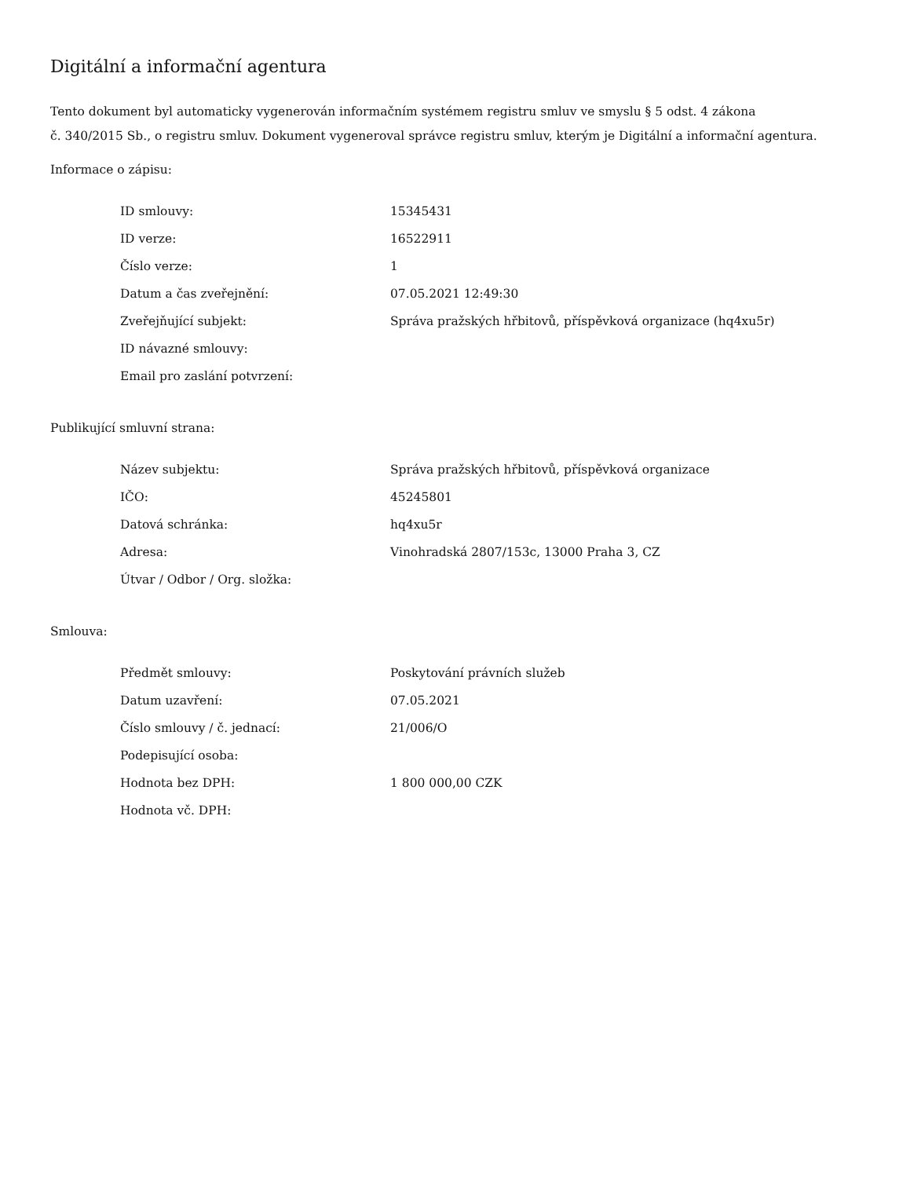Digitální a informační agentura
Tento dokument byl automaticky vygenerován informačním systémem registru smluv ve smyslu § 5 odst. 4 zákona
č. 340/2015 Sb., o registru smluv. Dokument vygeneroval správce registru smluv, kterým je Digitální a informační agentura.
Informace o zápisu:
| ID smlouvy: | 15345431 |
| ID verze: | 16522911 |
| Číslo verze: | 1 |
| Datum a čas zveřejnění: | 07.05.2021 12:49:30 |
| Zveřejňující subjekt: | Správa pražských hřbitovů, příspěvková organizace (hq4xu5r) |
| ID návazné smlouvy: | |
| Email pro zaslání potvrzení: | |
Publikující smluvní strana:
| Název subjektu: | Správa pražských hřbitovů, příspěvková organizace |
| IČO: | 45245801 |
| Datová schránka: | hq4xu5r |
| Adresa: | Vinohradská 2807/153c, 13000 Praha 3, CZ |
| Útvar / Odbor / Org. složka: | |
Smlouva:
| Předmět smlouvy: | Poskytování právních služeb |
| Datum uzavření: | 07.05.2021 |
| Číslo smlouvy / č. jednací: | 21/006/O |
| Podepisující osoba: | |
| Hodnota bez DPH: | 1 800 000,00 CZK |
| Hodnota vč. DPH: | |